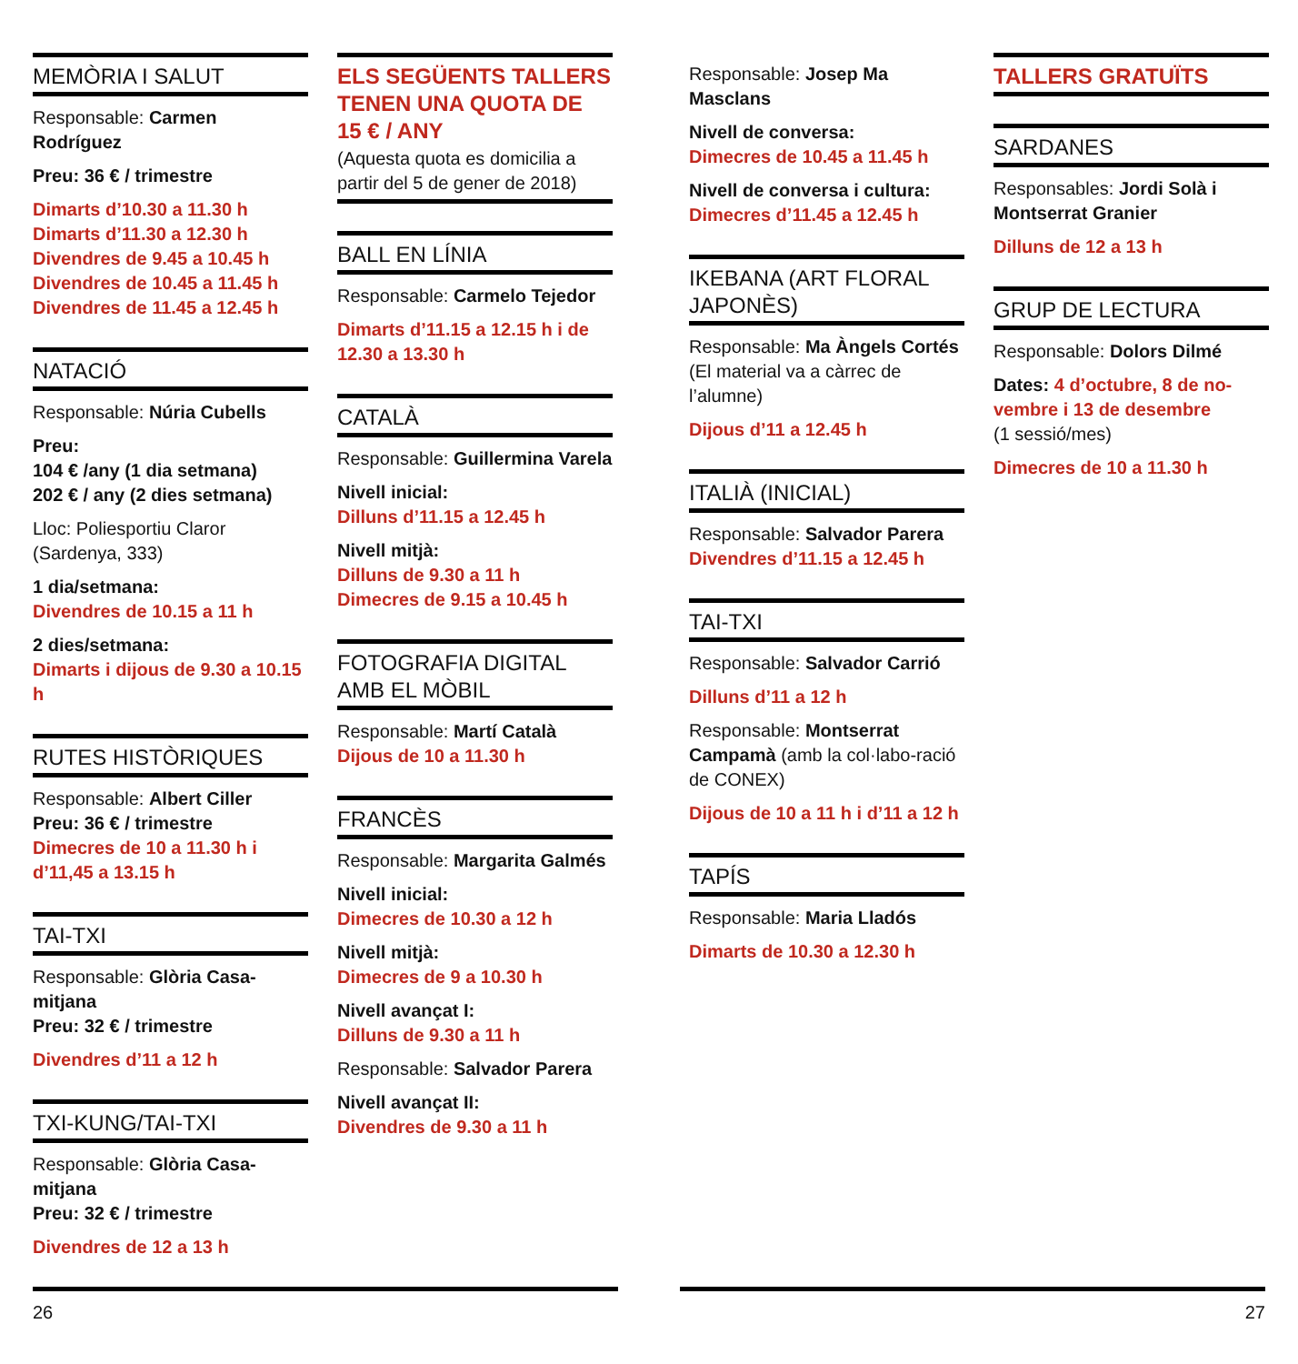MEMÒRIA I SALUT
Responsable: Carmen Rodríguez
Preu: 36 € / trimestre
Dimarts d’10.30 a 11.30 h
Dimarts d’11.30 a 12.30 h
Divendres de 9.45 a 10.45 h
Divendres de 10.45 a 11.45 h
Divendres de 11.45 a 12.45 h
NATACIÓ
Responsable: Núria Cubells
Preu:
104 € /any (1 dia setmana)
202 € / any (2 dies setmana)
Lloc: Poliesportiu Claror (Sardenya, 333)
1 dia/setmana:
Divendres de 10.15 a 11 h
2 dies/setmana:
Dimarts i dijous de 9.30 a 10.15 h
RUTES HISTÒRIQUES
Responsable: Albert Ciller
Preu: 36 € / trimestre
Dimecres de 10 a 11.30 h i d’11,45 a 13.15 h
TAI-TXI
Responsable: Glòria Casa-mitjana
Preu: 32 € / trimestre
Divendres d’11 a 12 h
TXI-KUNG/TAI-TXI
Responsable: Glòria Casa-mitjana
Preu: 32 € / trimestre
Divendres de 12 a 13 h
ELS SEGÜENTS TALLERS TENEN UNA QUOTA DE 15 € / ANY
(Aquesta quota es domicilia a partir del 5 de gener de 2018)
BALL EN LÍNIA
Responsable: Carmelo Tejedor
Dimarts d’11.15 a 12.15 h i de 12.30 a 13.30 h
CATALÀ
Responsable: Guillermina Varela
Nivell inicial:
Dilluns d’11.15 a 12.45 h
Nivell mitjà:
Dilluns de 9.30 a 11 h
Dimecres de 9.15 a 10.45 h
FOTOGRAFIA DIGITAL AMB EL MÒBIL
Responsable: Martí Català
Dijous de 10 a 11.30 h
FRANCÈS
Responsable: Margarita Galmés
Nivell inicial:
Dimecres de 10.30 a 12 h
Nivell mitjà:
Dimecres de 9 a 10.30 h
Nivell avançat I:
Dilluns de 9.30 a 11 h
Responsable: Salvador Parera
Nivell avançat II:
Divendres de 9.30 a 11 h
Responsable: Josep Ma Masclans
Nivell de conversa:
Dimecres de 10.45 a 11.45 h
Nivell de conversa i cultura:
Dimecres d’11.45 a 12.45 h
IKEBANA (ART FLORAL JAPONÈS)
Responsable: Ma Àngels Cortés
(El material va a càrrec de l’alumne)
Dijous d’11 a 12.45 h
ITALIÀ (INICIAL)
Responsable: Salvador Parera
Divendres d’11.15 a 12.45 h
TAI-TXI
Responsable: Salvador Carrió
Dilluns d’11 a 12 h
Responsable: Montserrat Campamà (amb la col·labo-ració de CONEX)
Dijous de 10 a 11 h i d’11 a 12 h
TAPÍS
Responsable: Maria Lladós
Dimarts de 10.30 a 12.30 h
TALLERS GRATUÏTS
SARDANES
Responsables: Jordi Solà i Montserrat Granier
Dilluns de 12 a 13 h
GRUP DE LECTURA
Responsable: Dolors Dilmé
Dates: 4 d’octubre, 8 de no-vembre i 13 de desembre
(1 sessió/mes)
Dimecres de 10 a 11.30 h
26 27